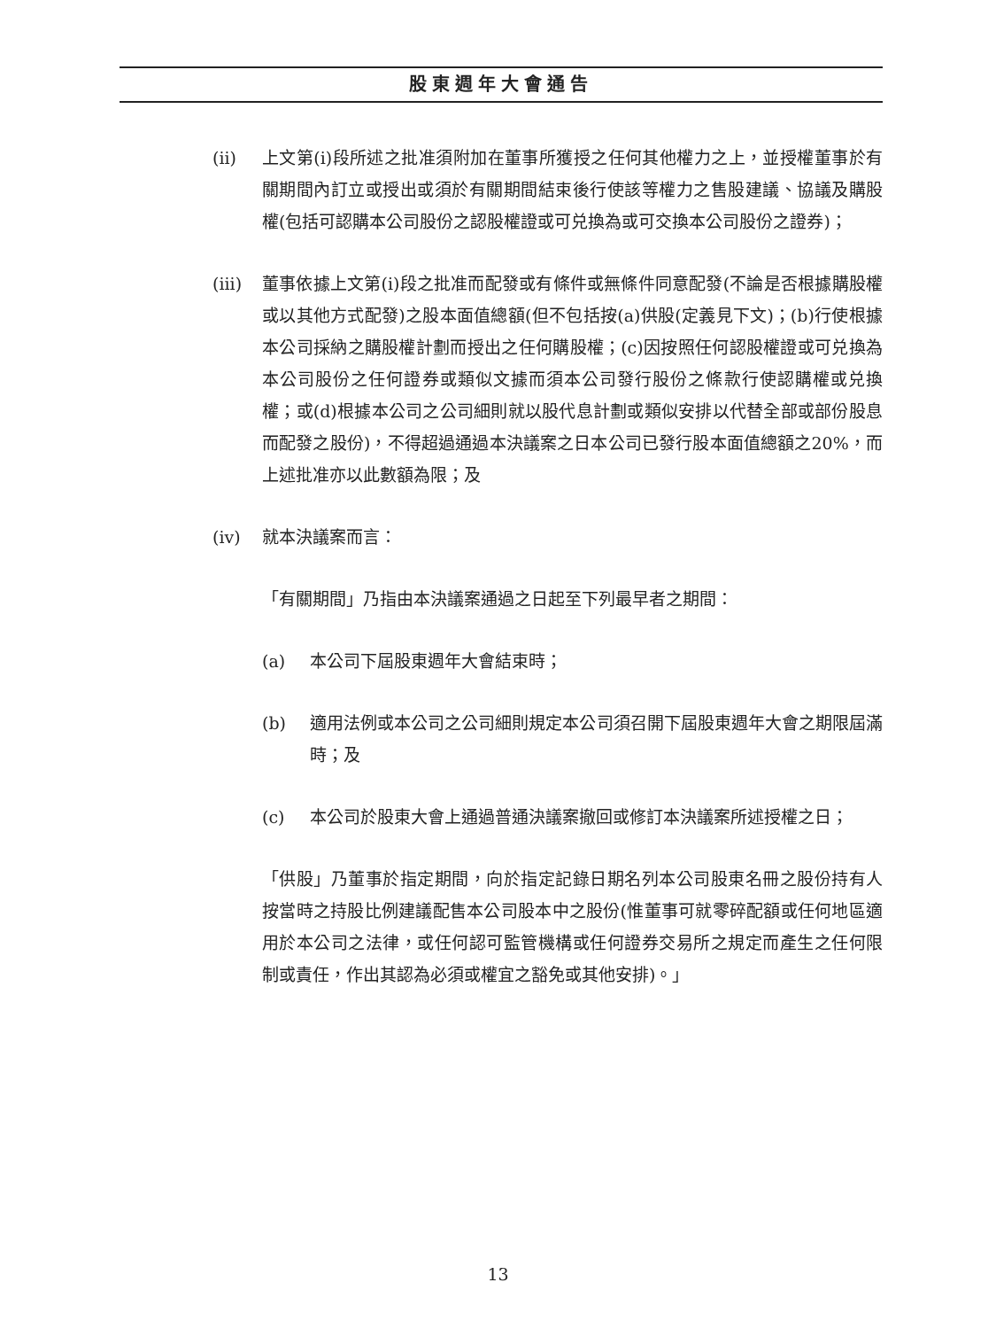股東週年大會通告
(ii) 上文第(i)段所述之批准須附加在董事所獲授之任何其他權力之上，並授權董事於有關期間內訂立或授出或須於有關期間結束後行使該等權力之售股建議、協議及購股權(包括可認購本公司股份之認股權證或可兑換為或可交換本公司股份之證券)；
(iii)
董事依據上文第(i)段之批准而配發或有條件或無條件同意配發(不論是否根據購股權或以其他方式配發)之股本面值總額(但不包括按(a)供股(定義見下文)；(b)行使根據本公司採納之購股權計劃而授出之任何購股權；(c)因按照任何認股權證或可兑換為本公司股份之任何證券或類似文據而須本公司發行股份之條款行使認購權或兑換權；或(d)根據本公司之公司細則就以股代息計劃或類似安排以代替全部或部份股息而配發之股份)，不得超過通過本決議案之日本公司已發行股本面值總額之20%，而上述批准亦以此數額為限；及
(iv) 就本決議案而言：
「有關期間」乃指由本決議案通過之日起至下列最早者之期間：
(a) 本公司下屆股東週年大會結束時；
(b) 適用法例或本公司之公司細則規定本公司須召開下屆股東週年大會之期限屆滿時；及
(c) 本公司於股東大會上通過普通決議案撤回或修訂本決議案所述授權之日；
「供股」乃董事於指定期間，向於指定記錄日期名列本公司股東名冊之股份持有人按當時之持股比例建議配售本公司股本中之股份(惟董事可就零碎配額或任何地區適用於本公司之法律，或任何認可監管機構或任何證券交易所之規定而產生之任何限制或責任，作出其認為必須或權宜之豁免或其他安排)。」
13